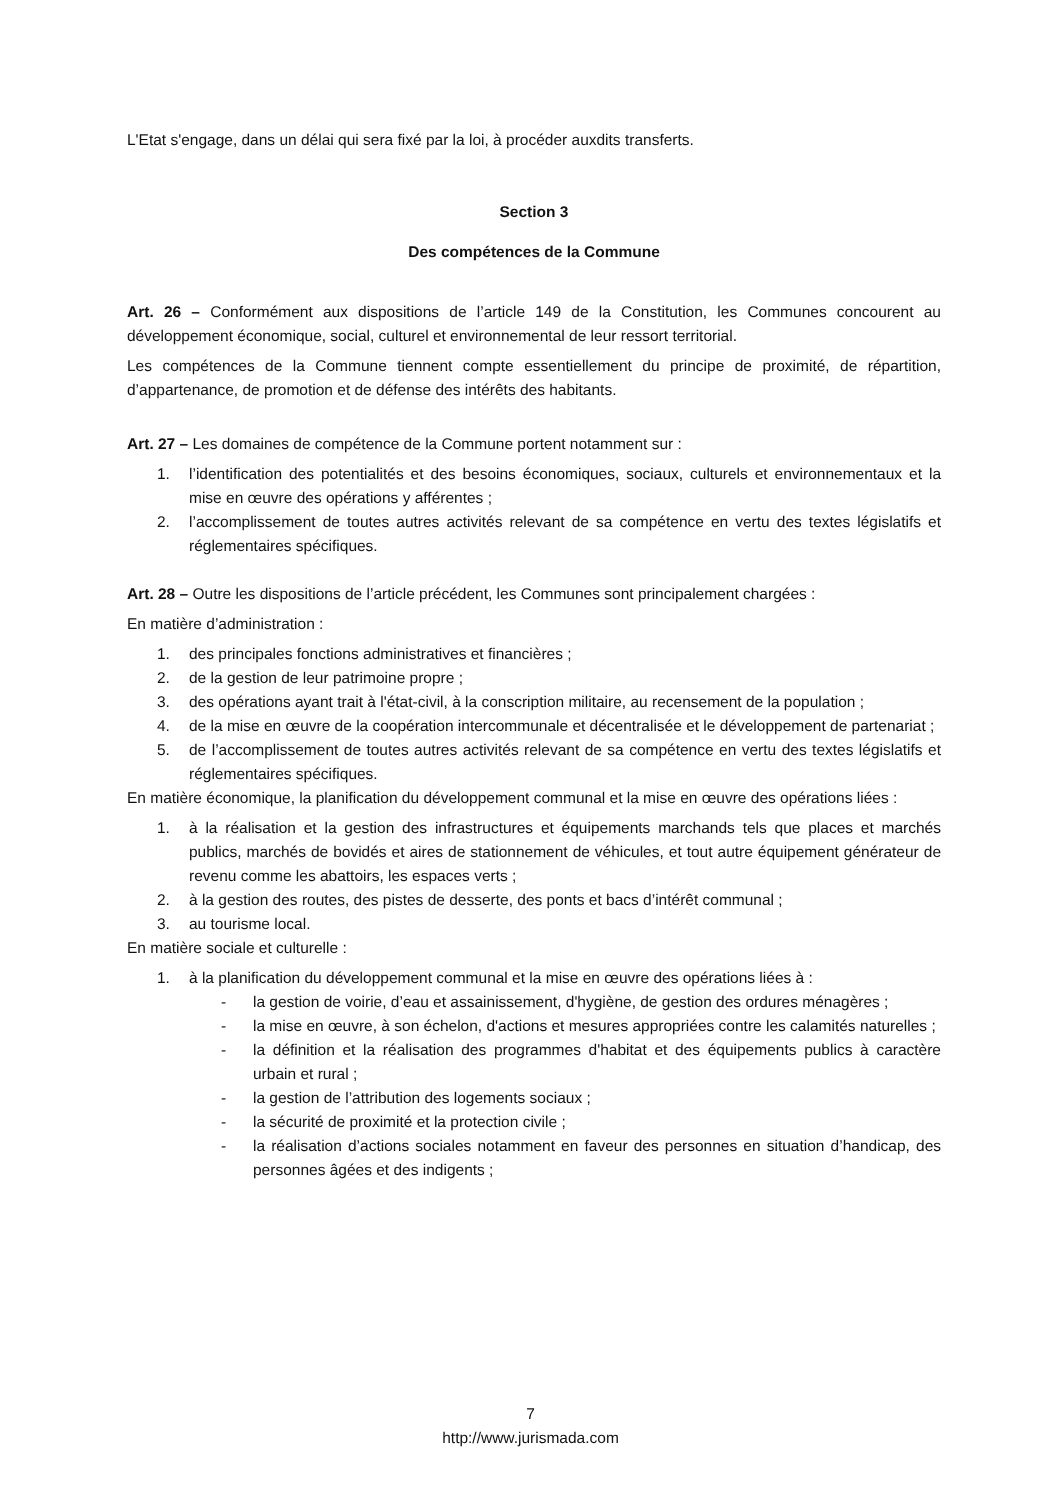L'Etat s'engage, dans un délai qui sera fixé par la loi, à procéder auxdits transferts.
Section 3
Des compétences de la Commune
Art. 26 – Conformément aux dispositions de l’article 149 de la Constitution, les Communes concourent au développement économique, social, culturel et environnemental de leur ressort territorial.
Les compétences de la Commune tiennent compte essentiellement du principe de proximité, de répartition, d’appartenance, de promotion et de défense des intérêts des habitants.
Art. 27 – Les domaines de compétence de la Commune portent notamment sur :
1. l’identification des potentialités et des besoins économiques, sociaux, culturels et environnementaux et la mise en œuvre des opérations y afférentes ;
2. l’accomplissement de toutes autres activités relevant de sa compétence en vertu des textes législatifs et réglementaires spécifiques.
Art. 28 – Outre les dispositions de l’article précédent, les Communes sont principalement chargées :
En matière d’administration :
1. des principales fonctions administratives et financières ;
2. de la gestion de leur patrimoine propre ;
3. des opérations ayant trait à l'état-civil, à la conscription militaire, au recensement de la population ;
4. de la mise en œuvre de la coopération intercommunale et décentralisée et le développement de partenariat ;
5. de l’accomplissement de toutes autres activités relevant de sa compétence en vertu des textes législatifs et réglementaires spécifiques.
En matière économique, la planification du développement communal et la mise en œuvre des opérations liées :
1. à la réalisation et la gestion des infrastructures et équipements marchands tels que places et marchés publics, marchés de bovidés et aires de stationnement de véhicules, et tout autre équipement générateur de revenu comme les abattoirs, les espaces verts ;
2. à la gestion des routes, des pistes de desserte, des ponts et bacs d’intérêt communal ;
3. au tourisme local.
En matière sociale et culturelle :
1. à la planification du développement communal et la mise en œuvre des opérations liées à :
- la gestion de voirie, d’eau et assainissement, d'hygiène, de gestion des ordures ménagères ;
- la mise en œuvre, à son échelon, d'actions et mesures appropriées contre les calamités naturelles ;
- la définition et la réalisation des programmes d'habitat et des équipements publics à caractère urbain et rural ;
- la gestion de l’attribution des logements sociaux ;
- la sécurité de proximité et la protection civile ;
- la réalisation d’actions sociales notamment en faveur des personnes en situation d’handicap, des personnes âgées et des indigents ;
7
http://www.jurismada.com